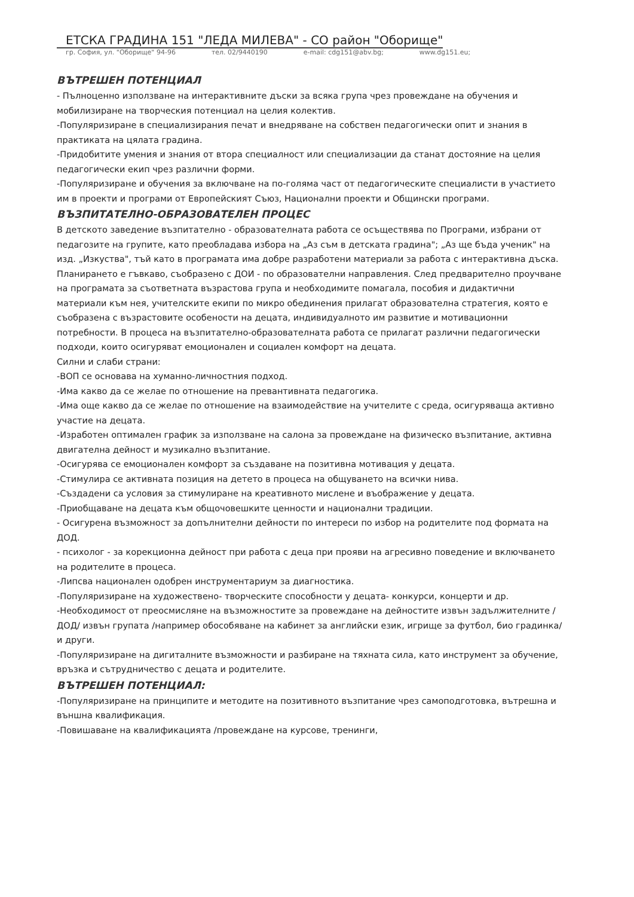ЕТСКА ГРАДИНА 151 "ЛЕДА МИЛЕВА" - СО район "Оборище"
гр. София, ул. "Оборище" 94-96 тел. 02/9440190 e-mail: cdg151@abv.bg; www.dg151.eu;
ВЪТРЕШЕН ПОТЕНЦИАЛ
- Пълноценно използване на интерактивните дъски за всяка група чрез провеждане на обучения и мобилизиране на творческия потенциал на целия колектив.
-Популяризиране в специализирания печат и внедряване на собствен педагогически опит и знания в практиката на цялата градина.
-Придобитите умения и знания от втора специалност или специализации да станат достояние на целия педагогически екип чрез различни форми.
-Популяризиране и обучения за включване на по-голяма част от педагогическите специалисти в участието им в проекти и програми от Европейският Съюз, Национални проекти и Общински програми.
ВЪЗПИТАТЕЛНО-ОБРАЗОВАТЕЛЕН ПРОЦЕС
В детското заведение възпитателно - образователната работа се осъществява по Програми, избрани от педагозите на групите, като преобладава изборa на „Аз съм в детската градина"; „Аз ще бъда ученик" на изд. „Изкуства", тъй като в програмата има добре разработени материали за работа с интерактивна дъска. Планирането е гъвкаво, съобразено с ДОИ - по образователни направления. След предварително проучване на програмата за съответната възрастова група и необходимите помагала, пособия и дидактични материали към нея, учителските екипи по микро обединения прилагат образователна стратегия, която е съобразена с възрастовите особености на децата, индивидуалното им развитие и мотивационни потребности. В процеса на възпитателно-образователната работа се прилагат различни педагогически подходи, които осигуряват емоционален и социален комфорт на децата.
Силни и слаби страни:
-ВОП се основава на хуманно-личностния подход.
-Има какво да се желае по отношение на превантивната педагогика.
-Има още какво да се желае по отношение на взаимодействие на учителите с среда, осигуряваща активно участие на децата.
-Изработен оптимален график за използване на салона за провеждане на физическо възпитание, активна двигателна дейност и музикално възпитание.
-Осигурява се емоционален комфорт за създаване на позитивна мотивация у децата.
-Стимулира се активната позиция на детето в процеса на общуването на всички нива.
-Създадени са условия за стимулиране на креативното мислене и въображение у децата.
-Приобщаване на децата към общочовешките ценности и национални традиции.
- Осигурена възможност за допълнителни дейности по интереси по избор на родителите под формата на ДОД.
- психолог - за корекционна дейност при работа с деца при прояви на агресивно поведение и включването на родителите в процеса.
-Липсва национален одобрен инструментариум за диагностика.
-Популяризиране на художествено- творческите способности у децата- конкурси, концерти и др.
-Необходимост от преосмисляне на възможностите за провеждане на дейностите извън задължителните /ДОД/ извън групата /например обособяване на кабинет за английски език, игрище за футбол, био градинка/ и други.
-Популяризиране на дигиталните възможности и разбиране на тяхната сила, като инструмент за обучение, връзка и сътрудничество с децата и родителите.
ВЪТРЕШЕН ПОТЕНЦИАЛ:
-Популяризиране на принципите и методите на позитивното възпитание чрез самоподготовка, вътрешна и външна квалификация.
-Повишаване на квалификацията /провеждане на курсове, тренинги,